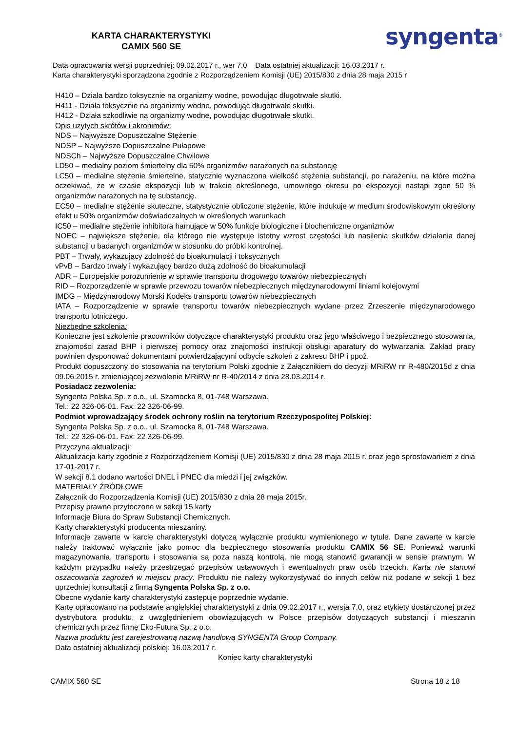KARTA CHARAKTERYSTYKI
CAMIX 560 SE
syngenta<sup>®</sup>
Data opracowania wersji poprzedniej: 09.02.2017 r., wer 7.0 Data ostatniej aktualizacji: 16.03.2017 r.
Karta charakterystyki sporządzona zgodnie z Rozporządzeniem Komisji (UE) 2015/830 z dnia 28 maja 2015 r
H410 – Działa bardzo toksycznie na organizmy wodne, powodując długotrwałe skutki.
H411 - Działa toksycznie na organizmy wodne, powodując długotrwałe skutki.
H412 - Działa szkodliwie na organizmy wodne, powodując długotrwałe skutki.
Opis użytych skrótów i akronimów:
NDS – Najwyższe Dopuszczalne Stężenie
NDSP – Najwyższe Dopuszczalne Pułapowe
NDSCh – Najwyższe Dopuszczalne Chwilowe
LD50 – medialny poziom śmiertelny dla 50% organizmów narażonych na substancję
LC50 – medialne stężenie śmiertelne, statycznie wyznaczona wielkość stężenia substancji, po narażeniu, na które można oczekiwać, że w czasie ekspozycji lub w trakcie określonego, umownego okresu po ekspozycji nastąpi zgon 50 % organizmów narażonych na tę substancję.
EC50 – medialne stężenie skuteczne, statystycznie obliczone stężenie, które indukuje w medium środowiskowym określony efekt u 50% organizmów doświadczalnych w określonych warunkach
IC50 – medialne stężenie inhibitora hamujące w 50% funkcje biologiczne i biochemiczne organizmów
NOEC – największe stężenie, dla którego nie występuje istotny wzrost częstości lub nasilenia skutków działania danej substancji u badanych organizmów w stosunku do próbki kontrolnej.
PBT – Trwały, wykazujący zdolność do bioakumulacji i toksycznych
vPvB – Bardzo trwały i wykazujący bardzo dużą zdolność do bioakumulacji
ADR – Europejskie porozumienie w sprawie transportu drogowego towarów niebezpiecznych
RID – Rozporządzenie w sprawie przewozu towarów niebezpiecznych międzynarodowymi liniami kolejowymi
IMDG – Międzynarodowy Morski Kodeks transportu towarów niebezpiecznych
IATA – Rozporządzenie w sprawie transportu towarów niebezpiecznych wydane przez Zrzeszenie międzynarodowego transportu lotniczego.
Niezbędne szkolenia:
Konieczne jest szkolenie pracowników dotyczące charakterystyki produktu oraz jego właściwego i bezpiecznego stosowania, znajomości zasad BHP i pierwszej pomocy oraz znajomości instrukcji obsługi aparatury do wytwarzania. Zakład pracy powinien dysponować dokumentami potwierdzającymi odbycie szkoleń z zakresu BHP i ppoż.
Produkt dopuszczony do stosowania na terytorium Polski zgodnie z Załącznikiem do decyzji MRiRW nr R-480/2015d z dnia 09.06.2015 r. zmieniającej zezwolenie MRiRW nr R-40/2014 z dnia 28.03.2014 r.
Posiadacz zezwolenia:
Syngenta Polska Sp. z o.o., ul. Szamocka 8, 01-748 Warszawa.
Tel.: 22 326-06-01. Fax: 22 326-06-99.
Podmiot wprowadzający środek ochrony roślin na terytorium Rzeczypospolitej Polskiej:
Syngenta Polska Sp. z o.o., ul. Szamocka 8, 01-748 Warszawa.
Tel.: 22 326-06-01. Fax: 22 326-06-99.
Przyczyna aktualizacji:
Aktualizacja karty zgodnie z Rozporządzeniem Komisji (UE) 2015/830 z dnia 28 maja 2015 r. oraz jego sprostowaniem z dnia 17-01-2017 r.
W sekcji 8.1 dodano wartości DNEL i PNEC dla miedzi i jej związków.
MATERIAŁY ŹRÓDŁOWE
Załącznik do Rozporządzenia Komisji (UE) 2015/830 z dnia 28 maja 2015r.
Przepisy prawne przytoczone w sekcji 15 karty
Informacje Biura do Spraw Substancji Chemicznych.
Karty charakterystyki producenta mieszaniny.
Informacje zawarte w karcie charakterystyki dotyczą wyłącznie produktu wymienionego w tytule. Dane zawarte w karcie należy traktować wyłącznie jako pomoc dla bezpiecznego stosowania produktu CAMIX 56 SE. Ponieważ warunki magazynowania, transportu i stosowania są poza naszą kontrolą, nie mogą stanowić gwarancji w sensie prawnym. W każdym przypadku należy przestrzegać przepisów ustawowych i ewentualnych praw osób trzecich. Karta nie stanowi oszacowania zagrożeń w miejscu pracy. Produktu nie należy wykorzystywać do innych celów niż podane w sekcji 1 bez uprzedniej konsultacji z firmą Syngenta Polska Sp. z o.o.
Obecne wydanie karty charakterystyki zastępuje poprzednie wydanie.
Kartę opracowano na podstawie angielskiej charakterystyki z dnia 09.02.2017 r., wersja 7.0, oraz etykiety dostarczonej przez dystrybutora produktu, z uwzględnieniem obowiązujących w Polsce przepisów dotyczących substancji i mieszanin chemicznych przez firmę Eko-Futura Sp. z o.o.
Nazwa produktu jest zarejestrowaną nazwą handlową SYNGENTA Group Company.
Data ostatniej aktualizacji polskiej: 16.03.2017 r.
Koniec karty charakterystyki
CAMIX 560 SE Strona 18 z 18